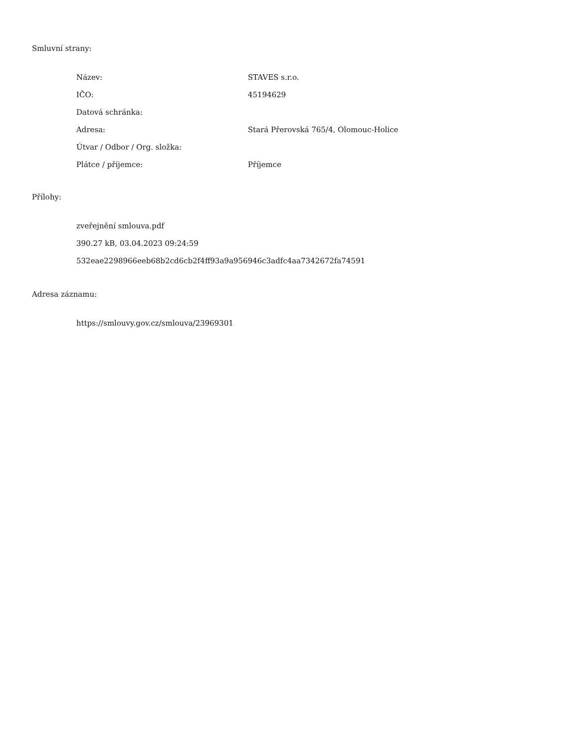Smluvní strany:
| Název: | STAVES s.r.o. |
| IČO: | 45194629 |
| Datová schránka: | |
| Adresa: | Stará Přerovská 765/4, Olomouc-Holice |
| Útvar / Odbor / Org. složka: | |
| Plátce / příjemce: | Příjemce |
Přílohy:
zveřejnění smlouva.pdf
390.27 kB, 03.04.2023 09:24:59
532eae2298966eeb68b2cd6cb2f4ff93a9a956946c3adfc4aa7342672fa74591
Adresa záznamu:
https://smlouvy.gov.cz/smlouva/23969301